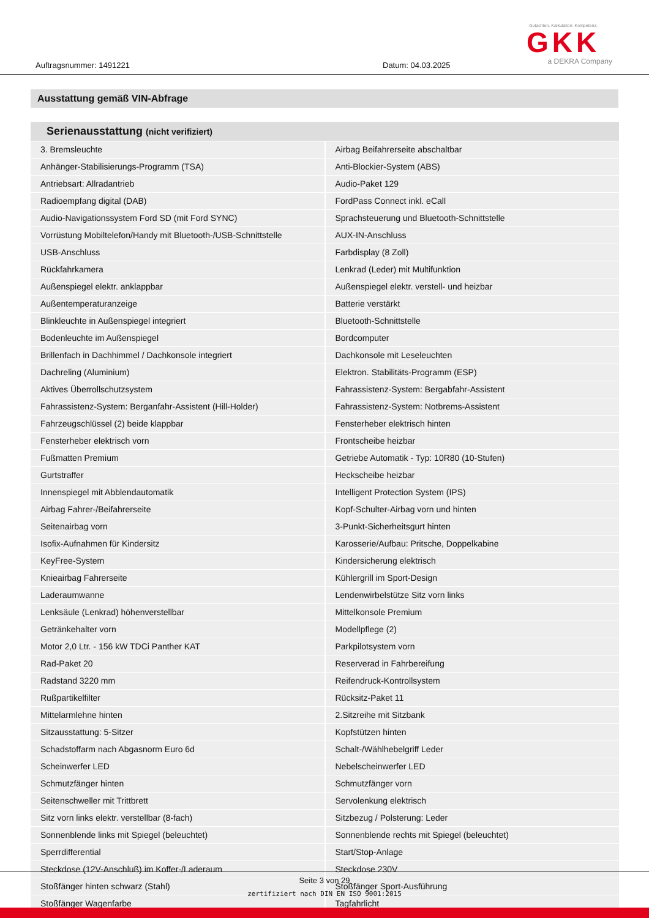Auftragsnummer: 1491221 Datum: 04.03.2025
Gutachten. Kalkulation. Kompetenz.
GKK
a DEKRA Company
Ausstattung gemäß VIN-Abfrage
| Serienausstattung (nicht verifiziert) | |
| --- | --- |
| 3. Bremsleuchte | Airbag Beifahrerseite abschaltbar |
| Anhänger-Stabilisierungs-Programm (TSA) | Anti-Blockier-System (ABS) |
| Antriebsart: Allradantrieb | Audio-Paket 129 |
| Radioempfang digital (DAB) | FordPass Connect inkl. eCall |
| Audio-Navigationssystem Ford SD (mit Ford SYNC) | Sprachsteuerung und Bluetooth-Schnittstelle |
| Vorrüstung Mobiltelefon/Handy mit Bluetooth-/USB-Schnittstelle | AUX-IN-Anschluss |
| USB-Anschluss | Farbdisplay (8 Zoll) |
| Rückfahrkamera | Lenkrad (Leder) mit Multifunktion |
| Außenspiegel elektr. anklappbar | Außenspiegel elektr. verstell- und heizbar |
| Außentemperaturanzeige | Batterie verstärkt |
| Blinkleuchte in Außenspiegel integriert | Bluetooth-Schnittstelle |
| Bodenleuchte im Außenspiegel | Bordcomputer |
| Brillenfach in Dachhimmel / Dachkonsole integriert | Dachkonsole mit Leseleuchten |
| Dachreling (Aluminium) | Elektron. Stabilitäts-Programm (ESP) |
| Aktives Überrollschutzsystem | Fahrassistenz-System: Bergabfahr-Assistent |
| Fahrassistenz-System: Berganfahr-Assistent (Hill-Holder) | Fahrassistenz-System: Notbrems-Assistent |
| Fahrzeugschlüssel (2) beide klappbar | Fensterheber elektrisch hinten |
| Fensterheber elektrisch vorn | Frontscheibe heizbar |
| Fußmatten Premium | Getriebe Automatik - Typ: 10R80 (10-Stufen) |
| Gurtstraffer | Heckscheibe heizbar |
| Innenspiegel mit Abblendautomatik | Intelligent Protection System (IPS) |
| Airbag Fahrer-/Beifahrerseite | Kopf-Schulter-Airbag vorn und hinten |
| Seitenairbag vorn | 3-Punkt-Sicherheitsgurt hinten |
| Isofix-Aufnahmen für Kindersitz | Karosserie/Aufbau: Pritsche, Doppelkabine |
| KeyFree-System | Kindersicherung elektrisch |
| Knieairbag Fahrerseite | Kühlergrill im Sport-Design |
| Laderaumwanne | Lendenwirbelstütze Sitz vorn links |
| Lenksäule (Lenkrad) höhenverstellbar | Mittelkonsole Premium |
| Getränkehalter vorn | Modellpflege (2) |
| Motor 2,0 Ltr. - 156 kW TDCi Panther KAT | Parkpilotsystem vorn |
| Rad-Paket 20 | Reserverad in Fahrbereifung |
| Radstand 3220 mm | Reifendruck-Kontrollsystem |
| Rußpartikelfilter | Rücksitz-Paket 11 |
| Mittelarmlehne hinten | 2.Sitzreihe mit Sitzbank |
| Sitzausstattung: 5-Sitzer | Kopfstützen hinten |
| Schadstoffarm nach Abgasnorm Euro 6d | Schalt-/Wählhebelgriff Leder |
| Scheinwerfer LED | Nebelscheinwerfer LED |
| Schmutzfänger hinten | Schmutzfänger vorn |
| Seitenschweller mit Trittbrett | Servolenkung elektrisch |
| Sitz vorn links elektr. verstellbar (8-fach) | Sitzbezug / Polsterung: Leder |
| Sonnenblende links mit Spiegel (beleuchtet) | Sonnenblende rechts mit Spiegel (beleuchtet) |
| Sperrdifferential | Start/Stop-Anlage |
| Steckdose (12V-Anschluß) im Koffer-/Laderaum | Steckdose 230V |
| Stoßfänger hinten schwarz (Stahl) | Stoßfänger Sport-Ausführung |
| Stoßfänger Wagenfarbe | Tagfahrlicht |
Seite 3 von 29
zertifiziert nach DIN EN ISO 9001:2015